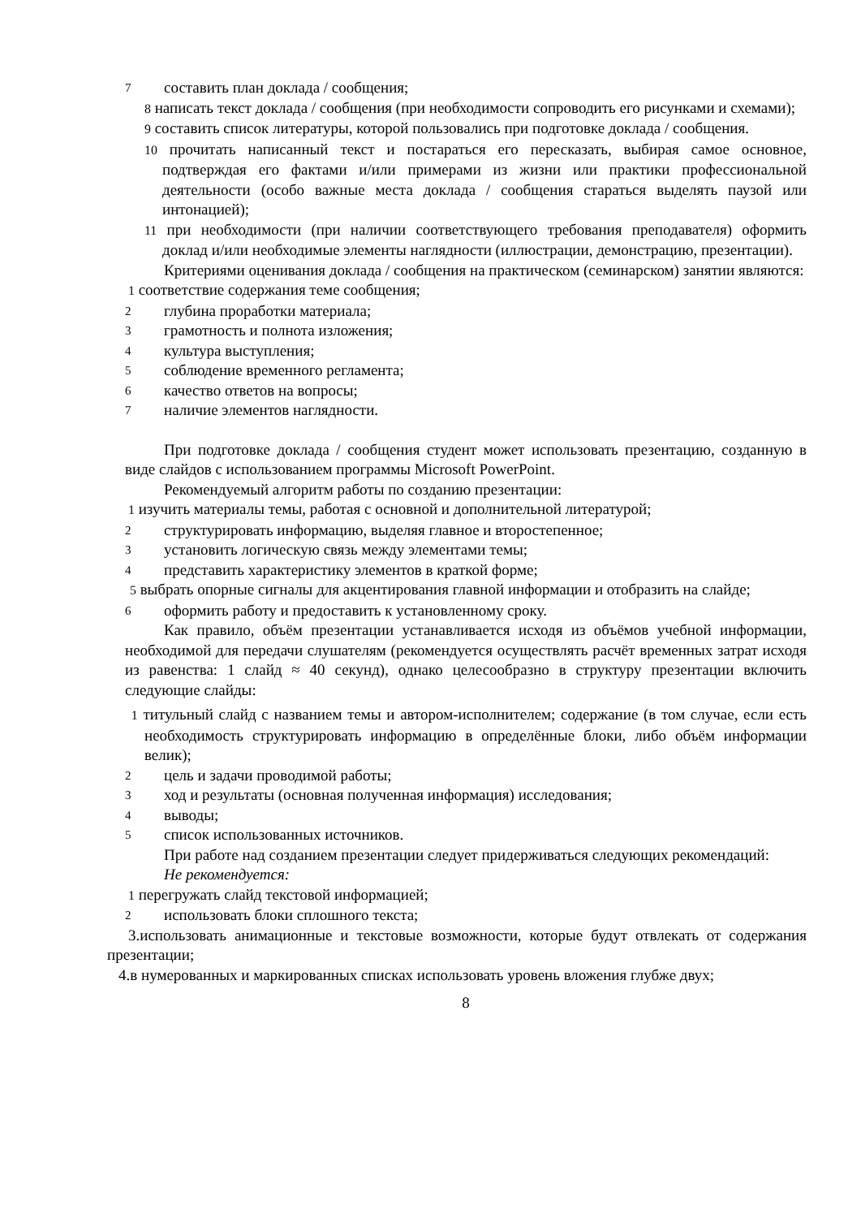7 составить план доклада / сообщения;
8 написать текст доклада / сообщения (при необходимости сопроводить его рисунками и схемами);
9 составить список литературы, которой пользовались при подготовке доклада / сообщения.
10 прочитать написанный текст и постараться его пересказать, выбирая самое основное, подтверждая его фактами и/или примерами из жизни или практики профессиональной деятельности (особо важные места доклада / сообщения стараться выделять паузой или интонацией);
11 при необходимости (при наличии соответствующего требования преподавателя) оформить доклад и/или необходимые элементы наглядности (иллюстрации, демонстрацию, презентации).
Критериями оценивания доклада / сообщения на практическом (семинарском) занятии являются:
1 соответствие содержания теме сообщения;
2 глубина проработки материала;
3 грамотность и полнота изложения;
4 культура выступления;
5 соблюдение временного регламента;
6 качество ответов на вопросы;
7 наличие элементов наглядности.
При подготовке доклада / сообщения студент может использовать презентацию, созданную в виде слайдов с использованием программы Microsoft PowerPoint.
Рекомендуемый алгоритм работы по созданию презентации:
1 изучить материалы темы, работая с основной и дополнительной литературой;
2 структурировать информацию, выделяя главное и второстепенное;
3 установить логическую связь между элементами темы;
4 представить характеристику элементов в краткой форме;
5 выбрать опорные сигналы для акцентирования главной информации и отобразить на слайде;
6 оформить работу и предоставить к установленному сроку.
Как правило, объём презентации устанавливается исходя из объёмов учебной информации, необходимой для передачи слушателям (рекомендуется осуществлять расчёт временных затрат исходя из равенства: 1 слайд ≈ 40 секунд), однако целесообразно в структуру презентации включить следующие слайды:
1 титульный слайд с названием темы и автором-исполнителем; содержание (в том случае, если есть необходимость структурировать информацию в определённые блоки, либо объём информации велик);
2 цель и задачи проводимой работы;
3 ход и результаты (основная полученная информация) исследования;
4 выводы;
5 список использованных источников.
При работе над созданием презентации следует придерживаться следующих рекомендаций:
Не рекомендуется:
1 перегружать слайд текстовой информацией;
2 использовать блоки сплошного текста;
3.использовать анимационные и текстовые возможности, которые будут отвлекать от содержания презентации;
4.в нумерованных и маркированных списках использовать уровень вложения глубже двух;
8